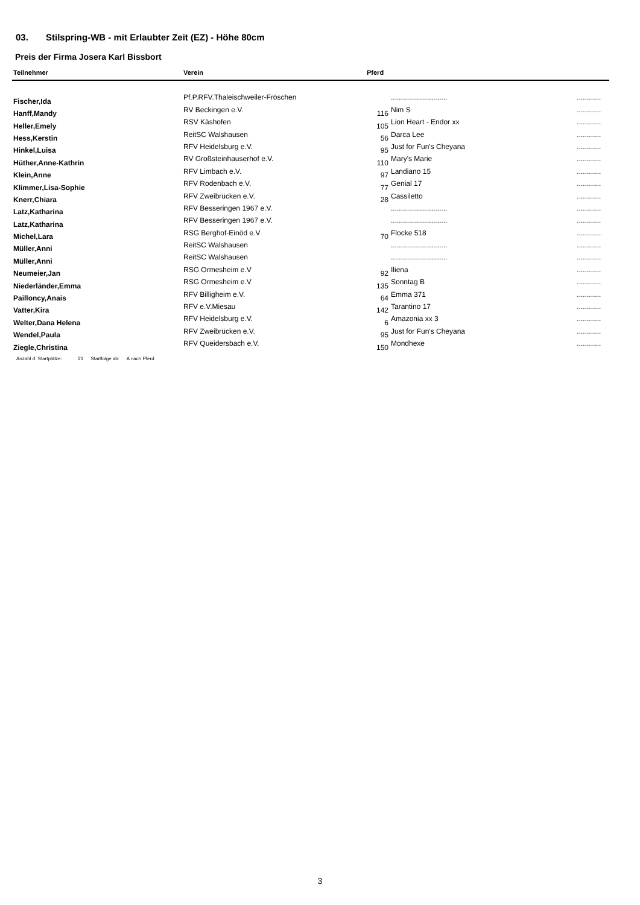03. Stilspring-WB - mit Erlaubter Zeit (EZ) - Höhe 80cm
Preis der Firma Josera Karl Bissbort
| Teilnehmer | Verein | Pferd | | |
| --- | --- | --- | --- | --- |
| Fischer,Ida | Pf.P.RFV.Thaleischweiler-Fröschen | | ............................ | ............ |
| Hanff,Mandy | RV Beckingen e.V. | 116 | Nim S | ............ |
| Heller,Emely | RSV Käshofen | 105 | Lion Heart - Endor xx | ............ |
| Hess,Kerstin | ReitSC Walshausen | 56 | Darca Lee | ............ |
| Hinkel,Luisa | RFV Heidelsburg e.V. | 95 | Just for Fun's Cheyana | ............ |
| Hüther,Anne-Kathrin | RV Großsteinhauserhof e.V. | 110 | Mary's Marie | ............ |
| Klein,Anne | RFV Limbach e.V. | 97 | Landiano 15 | ............ |
| Klimmer,Lisa-Sophie | RFV Rodenbach e.V. | 77 | Genial 17 | ............ |
| Knerr,Chiara | RFV Zweibrücken e.V. | 28 | Cassiletto | ............ |
| Latz,Katharina | RFV Besseringen 1967 e.V. | | ............................ | ............ |
| Latz,Katharina | RFV Besseringen 1967 e.V. | | ............................ | ............ |
| Michel,Lara | RSG Berghof-Einöd e.V | 70 | Flocke 518 | ............ |
| Müller,Anni | ReitSC Walshausen | | ............................ | ............ |
| Müller,Anni | ReitSC Walshausen | | ............................ | ............ |
| Neumeier,Jan | RSG Ormesheim e.V | 92 | Iliena | ............ |
| Niederländer,Emma | RSG Ormesheim e.V | 135 | Sonntag B | ............ |
| Pailloncy,Anais | RFV Billigheim e.V. | 64 | Emma 371 | ............ |
| Vatter,Kira | RFV e.V.Miesau | 142 | Tarantino 17 | ............ |
| Welter,Dana Helena | RFV Heidelsburg e.V. | 6 | Amazonia xx 3 | ............ |
| Wendel,Paula | RFV Zweibrücken e.V. | 95 | Just for Fun's Cheyana | ............ |
| Ziegle,Christina | RFV Queidersbach e.V. | 150 | Mondhexe | ............ |
Anzahl d. Startplätze: 21 Startfolge ab: A nach Pferd
3